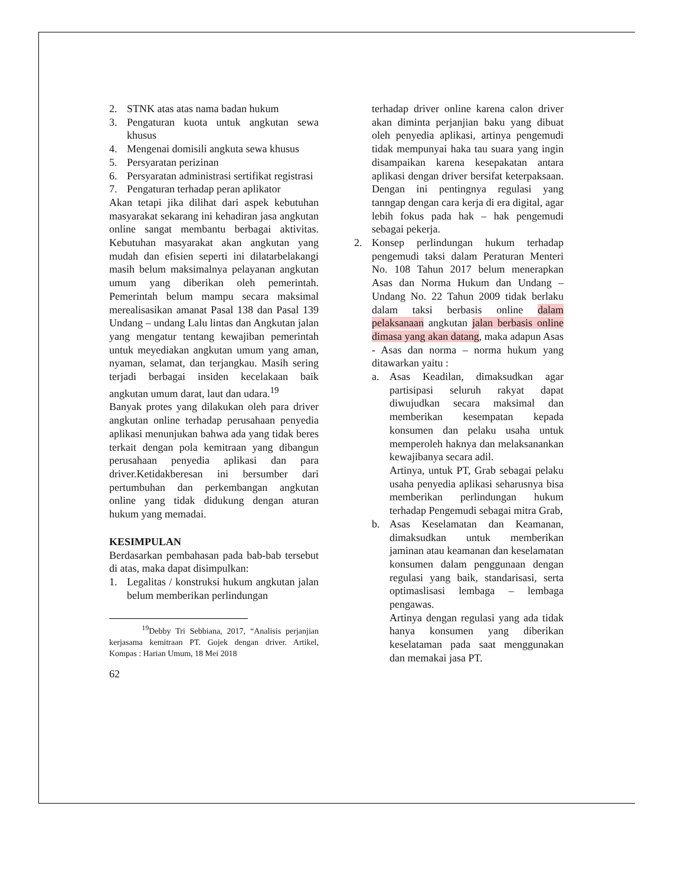2. STNK atas atas nama badan hukum
3. Pengaturan kuota untuk angkutan sewa khusus
4. Mengenai domisili angkuta sewa khusus
5. Persyaratan perizinan
6. Persyaratan administrasi sertifikat registrasi
7. Pengaturan terhadap peran aplikator
Akan tetapi jika dilihat dari aspek kebutuhan masyarakat sekarang ini kehadiran jasa angkutan online sangat membantu berbagai aktivitas. Kebutuhan masyarakat akan angkutan yang mudah dan efisien seperti ini dilatarbelakangi masih belum maksimalnya pelayanan angkutan umum yang diberikan oleh pemerintah. Pemerintah belum mampu secara maksimal merealisasikan amanat Pasal 138 dan Pasal 139 Undang – undang Lalu lintas dan Angkutan jalan yang mengatur tentang kewajiban pemerintah untuk meyediakan angkutan umum yang aman, nyaman, selamat, dan terjangkau. Masih sering terjadi berbagai insiden kecelakaan baik angkutan umum darat, laut dan udara.<sup>19</sup>
Banyak protes yang dilakukan oleh para driver angkutan online terhadap perusahaan penyedia aplikasi menunjukan bahwa ada yang tidak beres terkait dengan pola kemitraan yang dibangun perusahaan penyedia aplikasi dan para driver.Ketidakberesan ini bersumber dari pertumbuhan dan perkembangan angkutan online yang tidak didukung dengan aturan hukum yang memadai.
KESIMPULAN
Berdasarkan pembahasan pada bab-bab tersebut di atas, maka dapat disimpulkan:
1. Legalitas / konstruksi hukum angkutan jalan belum memberikan perlindungan
<sup>19</sup> Debby Tri Sebbiana, 2017, “Analisis perjanjian kerjasama kemitraan PT. Gojek dengan driver. Artikel, Kompas : Harian Umum, 18 Mei 2018
62
terhadap driver online karena calon driver akan diminta perjanjian baku yang dibuat oleh penyedia aplikasi, artinya pengemudi tidak mempunyai haka tau suara yang ingin disampaikan karena kesepakatan antara aplikasi dengan driver bersifat keterpaksaan. Dengan ini pentingnya regulasi yang tanngap dengan cara kerja di era digital, agar lebih fokus pada hak – hak pengemudi sebagai pekerja.
2. Konsep perlindungan hukum terhadap pengemudi taksi dalam Peraturan Menteri No. 108 Tahun 2017 belum menerapkan Asas dan Norma Hukum dan Undang – Undang No. 22 Tahun 2009 tidak berlaku dalam taksi berbasis online dalam pelaksanaan angkutan jalan berbasis online dimasa yang akan datang, maka adapun Asas - Asas dan norma – norma hukum yang ditawarkan yaitu :
a. Asas Keadilan, dimaksudkan agar partisipasi seluruh rakyat dapat diwujudkan secara maksimal dan memberikan kesempatan kepada konsumen dan pelaku usaha untuk memperoleh haknya dan melaksanankan kewajibanya secara adil.
Artinya, untuk PT, Grab sebagai pelaku usaha penyedia aplikasi seharusnya bisa memberikan perlindungan hukum terhadap Pengemudi sebagai mitra Grab,
b. Asas Keselamatan dan Keamanan, dimaksudkan untuk memberikan jaminan atau keamanan dan keselamatan konsumen dalam penggunaan dengan regulasi yang baik, standarisasi, serta optimaslisasi lembaga – lembaga pengawas.
Artinya dengan regulasi yang ada tidak hanya konsumen yang diberikan keselatаman pada saat menggunakan dan memakai jasa PT.